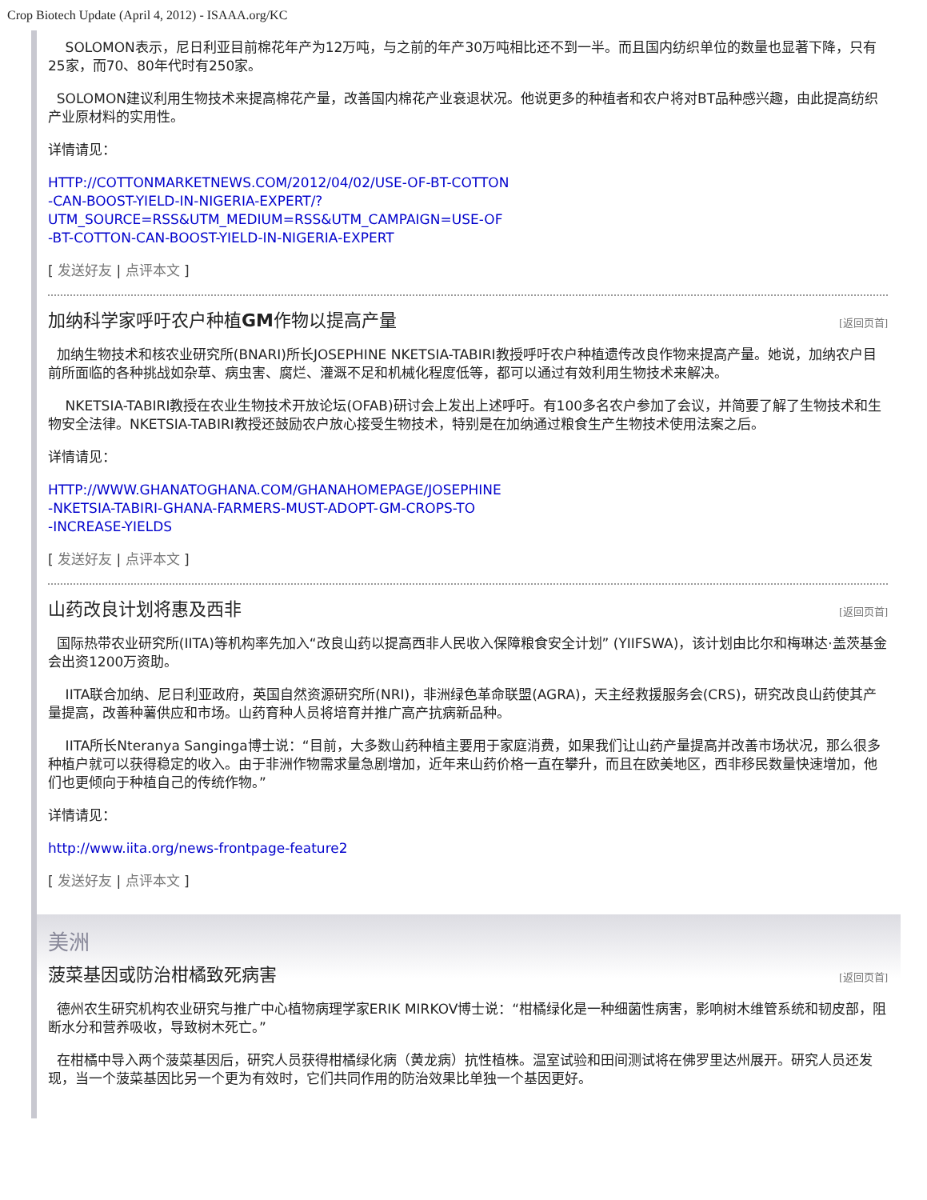Crop Biotech Update (April 4, 2012) - ISAAA.org/KC
SOLOMON表示，尼日利亚目前棉花年产为12万吨，与之前的年产30万吨相比还不到一半。而且国内纺织单位的数量也显著下降，只有25家，而70、80年代时有250家。
SOLOMON建议利用生物技术来提高棉花产量，改善国内棉花产业衰退状况。他说更多的种植者和农户将对BT品种感兴趣，由此提高纺织产业原材料的实用性。
详情请见：
HTTP://COTTONMARKETNEWS.COM/2012/04/02/USE-OF-BT-COTTON
-CAN-BOOST-YIELD-IN-NIGERIA-EXPERT/?
UTM_SOURCE=RSS&UTM_MEDIUM=RSS&UTM_CAMPAIGN=USE-OF
-BT-COTTON-CAN-BOOST-YIELD-IN-NIGERIA-EXPERT
[ 发送好友 | 点评本文 ]
加纳科学家呼吁农户种植GM作物以提高产量 [返回页首]
加纳生物技术和核农业研究所(BNARI)所长JOSEPHINE NKETSIA-TABIRI教授呼吁农户种植遗传改良作物来提高产量。她说，加纳农户目前所面临的各种挑战如杂草、病虫害、腐烂、灌溉不足和机械化程度低等，都可以通过有效利用生物技术来解决。
NKETSIA-TABIRI教授在农业生物技术开放论坛(OFAB)研讨会上发出上述呼吁。有100多名农户参加了会议，并简要了解了生物技术和生物安全法律。NKETSIA-TABIRI教授还鼓励农户放心接受生物技术，特别是在加纳通过粮食生产生物技术使用法案之后。
详情请见：
HTTP://WWW.GHANATOGHANA.COM/GHANAHOMEPAGE/JOSEPHINE
-NKETSIA-TABIRI-GHANA-FARMERS-MUST-ADOPT-GM-CROPS-TO
-INCREASE-YIELDS
[ 发送好友 | 点评本文 ]
山药改良计划将惠及西非 [返回页首]
国际热带农业研究所(IITA)等机构率先加入“改良山药以提高西非人民收入保障粮食安全计划” (YIIFSWA)，该计划由比尔和梅琳达·盖茨基金会出资1200万资助。
IITA联合加纳、尼日利亚政府，英国自然资源研究所(NRI)，非洲绿色革命联盟(AGRA)，天主经救援服务会(CRS)，研究改良山药使其产量提高，改善种薯供应和市场。山药育种人员将培育并推广高产抗病新品种。
IITA所长Nteranya Sanginga博士说：“目前，大多数山药种植主要用于家庭消费，如果我们让山药产量提高并改善市场状况，那么很多种植户就可以获得稳定的收入。由于非洲作物需求量急剧增加，近年来山药价格一直在攀升，而且在欧美地区，西非移民数量快速增加，他们也更倾向于种植自己的传统作物。”
详情请见：
http://www.iita.org/news-frontpage-feature2
[ 发送好友 | 点评本文 ]
美洲
菠菜基因或防治柑橘致死病害 [返回页首]
德州农生研究机构农业研究与推广中心植物病理学家ERIK MIRKOV博士说：“柑橘绿化是一种细菌性病害，影响树木维管系统和韧皮部，阻断水分和营养吸收，导致树木死亡。”
在柑橘中导入两个菠菜基因后，研究人员获得柑橘绿化病（黄龙病）抗性植株。温室试验和田间测试将在佛罗里达州展开。研究人员还发现，当一个菠菜基因比另一个更为有效时，它们共同作用的防治效果比单独一个基因更好。